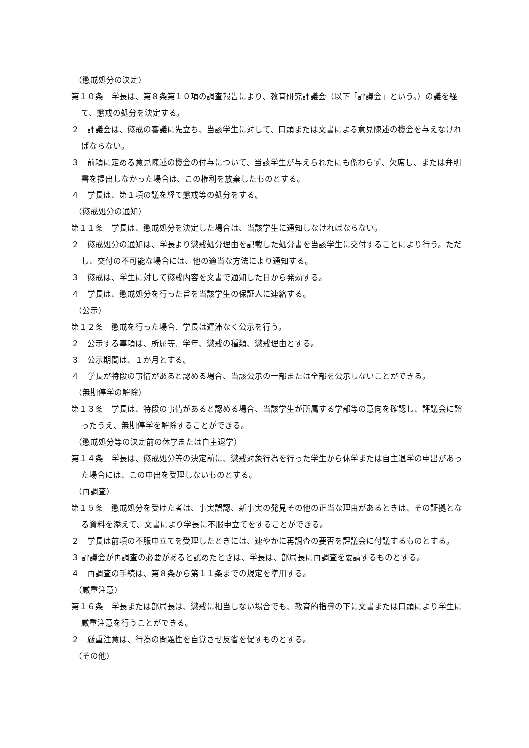（懲戒処分の決定）
第１０条　学長は、第８条第１０項の調査報告により、教育研究評議会（以下「評議会」という。）の議を経て、懲戒の処分を決定する。
２　評議会は、懲戒の審議に先立ち、当該学生に対して、口頭または文書による意見陳述の機会を与えなければならない。
３　前項に定める意見陳述の機会の付与について、当該学生が与えられたにも係わらず、欠席し、または弁明書を提出しなかった場合は、この権利を放棄したものとする。
４　学長は、第１項の議を経て懲戒等の処分をする。
（懲戒処分の通知）
第１１条　学長は、懲戒処分を決定した場合は、当該学生に通知しなければならない。
２　懲戒処分の通知は、学長より懲戒処分理由を記載した処分書を当該学生に交付することにより行う。ただし、交付の不可能な場合には、他の適当な方法により通知する。
３　懲戒は、学生に対して懲戒内容を文書で通知した日から発効する。
４　学長は、懲戒処分を行った旨を当該学生の保証人に連絡する。
（公示）
第１２条　懲戒を行った場合、学長は遅滞なく公示を行う。
２　公示する事項は、所属等、学年、懲戒の種類、懲戒理由とする。
３　公示期間は、１か月とする。
４　学長が特段の事情があると認める場合、当該公示の一部または全部を公示しないことができる。
（無期停学の解除）
第１３条　学長は、特段の事情があると認める場合、当該学生が所属する学部等の意向を確認し、評議会に諮ったうえ、無期停学を解除することができる。
（懲戒処分等の決定前の休学または自主退学）
第１４条　学長は、懲戒処分等の決定前に、懲戒対象行為を行った学生から休学または自主退学の申出があった場合には、この申出を受理しないものとする。
（再調査）
第１５条　懲戒処分を受けた者は、事実誤認、新事実の発見その他の正当な理由があるときは、その証拠となる資料を添えて、文書により学長に不服申立てをすることができる。
２　学長は前項の不服申立てを受理したときには、速やかに再調査の要否を評議会に付議するものとする。
３ 評議会が再調査の必要があると認めたときは、学長は、部局長に再調査を要請するものとする。
４　再調査の手続は、第８条から第１１条までの規定を準用する。
（厳重注意）
第１６条　学長または部局長は、懲戒に相当しない場合でも、教育的指導の下に文書または口頭により学生に厳重注意を行うことができる。
２　厳重注意は、行為の問題性を自覚させ反省を促すものとする。
（その他）